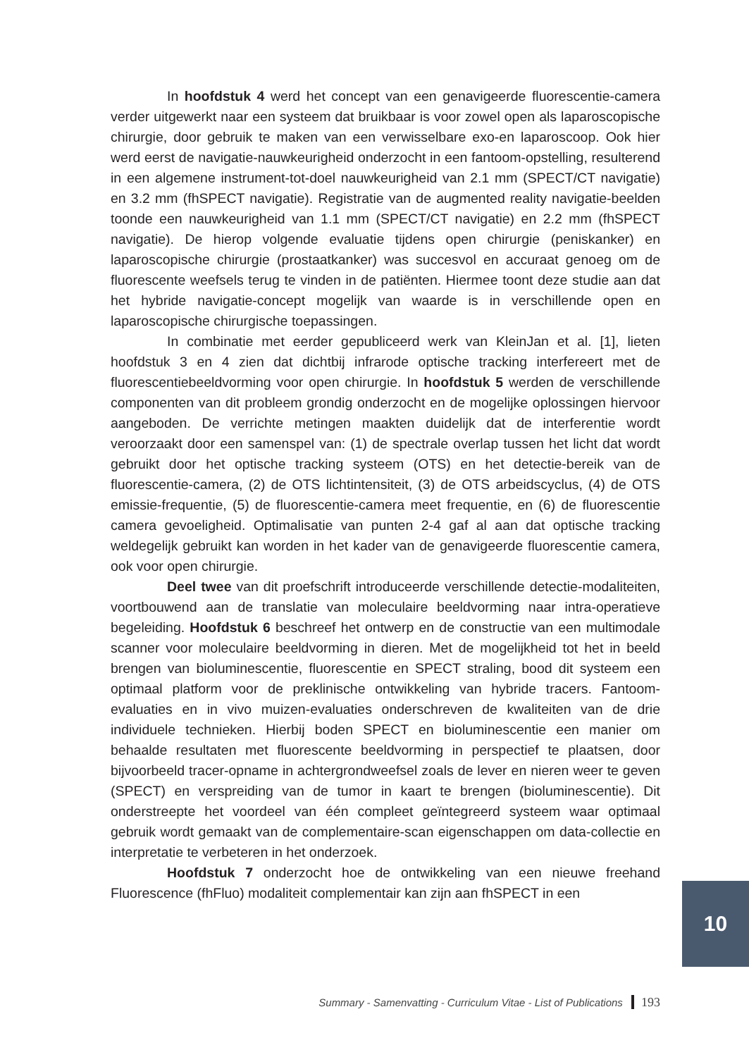In hoofdstuk 4 werd het concept van een genavigeerde fluorescentie-camera verder uitgewerkt naar een systeem dat bruikbaar is voor zowel open als laparoscopische chirurgie, door gebruik te maken van een verwisselbare exo-en laparoscoop. Ook hier werd eerst de navigatie-nauwkeurigheid onderzocht in een fantoom-opstelling, resulterend in een algemene instrument-tot-doel nauwkeurigheid van 2.1 mm (SPECT/CT navigatie) en 3.2 mm (fhSPECT navigatie). Registratie van de augmented reality navigatie-beelden toonde een nauwkeurigheid van 1.1 mm (SPECT/CT navigatie) en 2.2 mm (fhSPECT navigatie). De hierop volgende evaluatie tijdens open chirurgie (peniskanker) en laparoscopische chirurgie (prostaatkanker) was succesvol en accuraat genoeg om de fluorescente weefsels terug te vinden in de patiënten. Hiermee toont deze studie aan dat het hybride navigatie-concept mogelijk van waarde is in verschillende open en laparoscopische chirurgische toepassingen.
In combinatie met eerder gepubliceerd werk van KleinJan et al. [1], lieten hoofdstuk 3 en 4 zien dat dichtbij infrarode optische tracking interfereert met de fluorescentiebeeldvorming voor open chirurgie. In hoofdstuk 5 werden de verschillende componenten van dit probleem grondig onderzocht en de mogelijke oplossingen hiervoor aangeboden. De verrichte metingen maakten duidelijk dat de interferentie wordt veroorzaakt door een samenspel van: (1) de spectrale overlap tussen het licht dat wordt gebruikt door het optische tracking systeem (OTS) en het detectie-bereik van de fluorescentie-camera, (2) de OTS lichtintensiteit, (3) de OTS arbeidscyclus, (4) de OTS emissie-frequentie, (5) de fluorescentie-camera meet frequentie, en (6) de fluorescentie camera gevoeligheid. Optimalisatie van punten 2-4 gaf al aan dat optische tracking weldegelijk gebruikt kan worden in het kader van de genavigeerde fluorescentie camera, ook voor open chirurgie.
Deel twee van dit proefschrift introduceerde verschillende detectie-modaliteiten, voortbouwend aan de translatie van moleculaire beeldvorming naar intra-operatieve begeleiding. Hoofdstuk 6 beschreef het ontwerp en de constructie van een multimodale scanner voor moleculaire beeldvorming in dieren. Met de mogelijkheid tot het in beeld brengen van bioluminescentie, fluorescentie en SPECT straling, bood dit systeem een optimaal platform voor de preklinische ontwikkeling van hybride tracers. Fantoom-evaluaties en in vivo muizen-evaluaties onderschreven de kwaliteiten van de drie individuele technieken. Hierbij boden SPECT en bioluminescentie een manier om behaalde resultaten met fluorescente beeldvorming in perspectief te plaatsen, door bijvoorbeeld tracer-opname in achtergrondweefsel zoals de lever en nieren weer te geven (SPECT) en verspreiding van de tumor in kaart te brengen (bioluminescentie). Dit onderstreepte het voordeel van één compleet geïntegreerd systeem waar optimaal gebruik wordt gemaakt van de complementaire-scan eigenschappen om data-collectie en interpretatie te verbeteren in het onderzoek.
Hoofdstuk 7 onderzocht hoe de ontwikkeling van een nieuwe freehand Fluorescence (fhFluo) modaliteit complementair kan zijn aan fhSPECT in een
10
Summary - Samenvatting - Curriculum Vitae - List of Publications 193